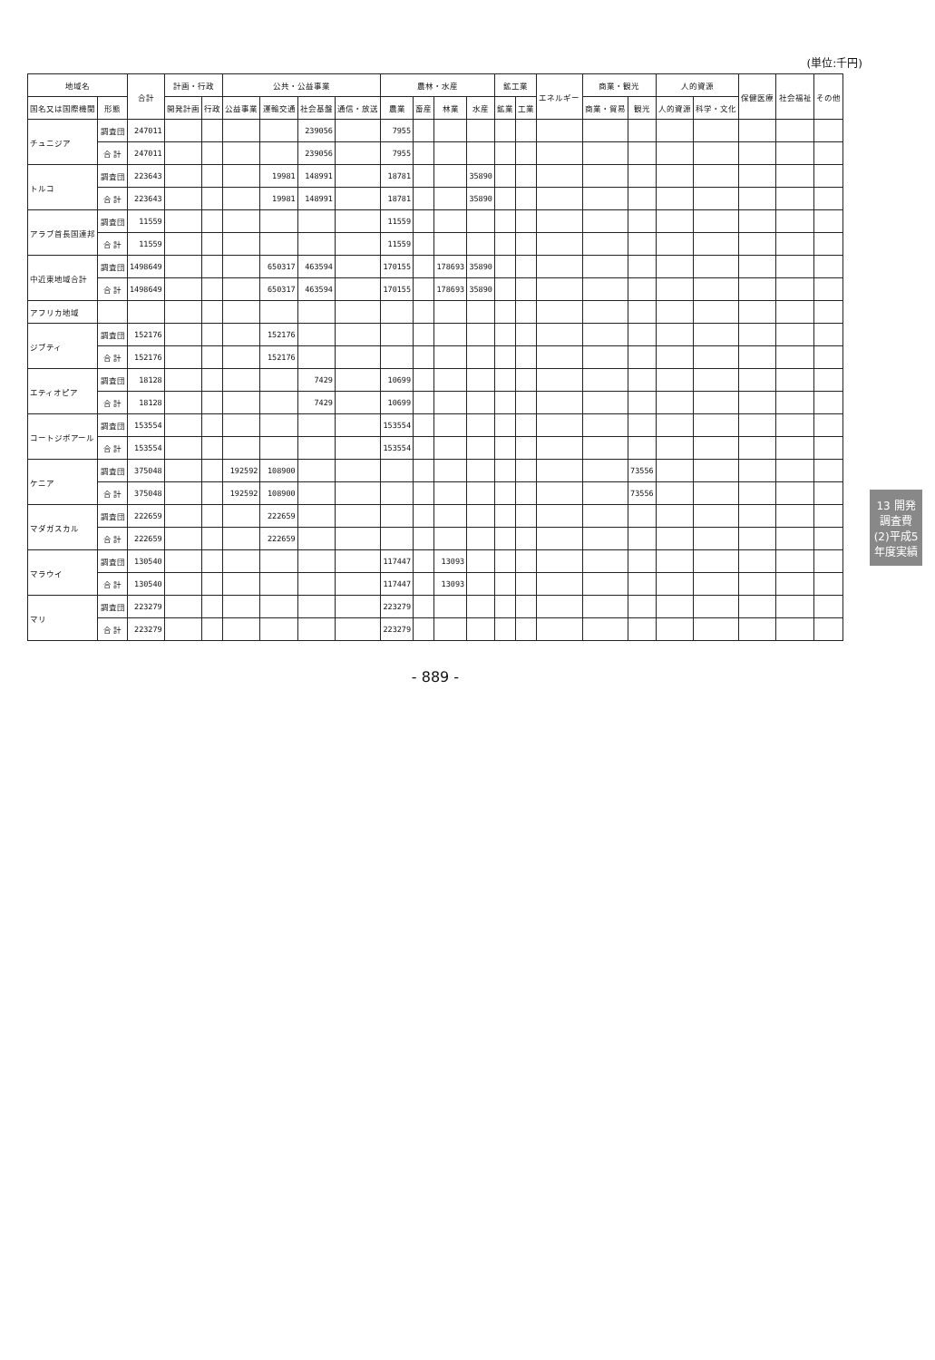(単位:千円)
| 地域名 | | 合計 | 計画・行政 | | 公共・公益事業 | | | | 農林・水産 | | | | 鉱工業 | | エネルギー | 商業・観光 | | 人的資源 | | 保健医療 | 社会福祉 | その他 |
| --- | --- | --- | --- | --- | --- | --- | --- | --- | --- | --- | --- | --- | --- | --- | --- | --- | --- | --- | --- | --- | --- | --- |
| 国名又は国際機関 | 形態 | | 開発計画 | 行政 | 公益事業 | 運輸交通 | 社会基盤 | 通信・放送 | 農業 | 畜産 | 林業 | 水産 | 鉱業 | 工業 | | 商業・貿易 | 観光 | 人的資源 | 科学・文化 | | | |
| チュニジア | 調査団 | 247011 | | | | | 239056 | | 7955 | | | | | | | | | | | | | |
| | 合 計 | 247011 | | | | | 239056 | | 7955 | | | | | | | | | | | | | |
| トルコ | 調査団 | 223643 | | | | 19981 | 148991 | | 18781 | | | 35890 | | | | | | | | | | |
| | 合 計 | 223643 | | | | 19981 | 148991 | | 18781 | | | 35890 | | | | | | | | | | |
| アラブ首長国連邦 | 調査団 | 11559 | | | | | | | 11559 | | | | | | | | | | | | | |
| | 合 計 | 11559 | | | | | | | 11559 | | | | | | | | | | | | | |
| 中近東地域合計 | 調査団 | 1498649 | | | | 650317 | 463594 | | 170155 | | 178693 | 35890 | | | | | | | | | | |
| | 合 計 | 1498649 | | | | 650317 | 463594 | | 170155 | | 178693 | 35890 | | | | | | | | | | |
| アフリカ地域 | | | | | | | | | | | | | | | | | | | | | | |
| ジブティ | 調査団 | 152176 | | | | 152176 | | | | | | | | | | | | | | | | |
| | 合 計 | 152176 | | | | 152176 | | | | | | | | | | | | | | | | |
| エティオピア | 調査団 | 18128 | | | | | 7429 | | 10699 | | | | | | | | | | | | | |
| | 合 計 | 18128 | | | | | 7429 | | 10699 | | | | | | | | | | | | | |
| コートジボアール | 調査団 | 153554 | | | | | | | 153554 | | | | | | | | | | | | | |
| | 合 計 | 153554 | | | | | | | 153554 | | | | | | | | | | | | | |
| ケニア | 調査団 | 375048 | | | 192592 | 108900 | | | | | | | | | | | 73556 | | | | | |
| | 合 計 | 375048 | | | 192592 | 108900 | | | | | | | | | | | 73556 | | | | | |
| マダガスカル | 調査団 | 222659 | | | | 222659 | | | | | | | | | | | | | | | | |
| | 合 計 | 222659 | | | | 222659 | | | | | | | | | | | | | | | | |
| マラウイ | 調査団 | 130540 | | | | | | | 117447 | | 13093 | | | | | | | | | | | |
| | 合 計 | 130540 | | | | | | | 117447 | | 13093 | | | | | | | | | | | |
| マリ | 調査団 | 223279 | | | | | | | 223279 | | | | | | | | | | | | | |
| | 合 計 | 223279 | | | | | | | 223279 | | | | | | | | | | | | | |
- 889 -
13 開発調査費 (2)平成5年度実績